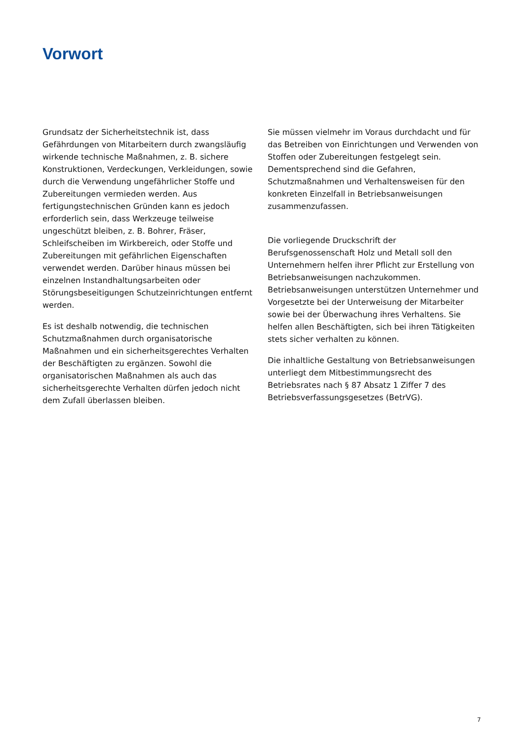Vorwort
Grundsatz der Sicherheitstechnik ist, dass Gefährdungen von Mitarbeitern durch zwangsläufig wirkende technische Maßnahmen, z. B. sichere Konstruktionen, Verdeckungen, Verkleidungen, sowie durch die Verwendung ungefährlicher Stoffe und Zubereitungen vermieden werden. Aus fertigungstechnischen Gründen kann es jedoch erforderlich sein, dass Werkzeuge teilweise ungeschützt bleiben, z. B. Bohrer, Fräser, Schleifscheiben im Wirkbereich, oder Stoffe und Zubereitungen mit gefährlichen Eigenschaften verwendet werden. Darüber hinaus müssen bei einzelnen Instandhaltungsarbeiten oder Störungsbeseitigungen Schutzeinrichtungen entfernt werden.
Es ist deshalb notwendig, die technischen Schutzmaßnahmen durch organisatorische Maßnahmen und ein sicherheitsgerechtes Verhalten der Beschäftigten zu ergänzen. Sowohl die organisatorischen Maßnahmen als auch das sicherheitsgerechte Verhalten dürfen jedoch nicht dem Zufall überlassen bleiben.
Sie müssen vielmehr im Voraus durchdacht und für das Betreiben von Einrichtungen und Verwenden von Stoffen oder Zubereitungen festgelegt sein. Dementsprechend sind die Gefahren, Schutzmaßnahmen und Verhaltensweisen für den konkreten Einzelfall in Betriebsanweisungen zusammenzufassen.
Die vorliegende Druckschrift der Berufsgenossenschaft Holz und Metall soll den Unternehmern helfen ihrer Pflicht zur Erstellung von Betriebsanweisungen nachzukommen. Betriebsanweisungen unterstützen Unternehmer und Vorgesetzte bei der Unterweisung der Mitarbeiter sowie bei der Überwachung ihres Verhaltens. Sie helfen allen Beschäftigten, sich bei ihren Tätigkeiten stets sicher verhalten zu können.
Die inhaltliche Gestaltung von Betriebsanweisungen unterliegt dem Mitbestimmungsrecht des Betriebsrates nach § 87 Absatz 1 Ziffer 7 des Betriebsverfassungsgesetzes (BetrVG).
7